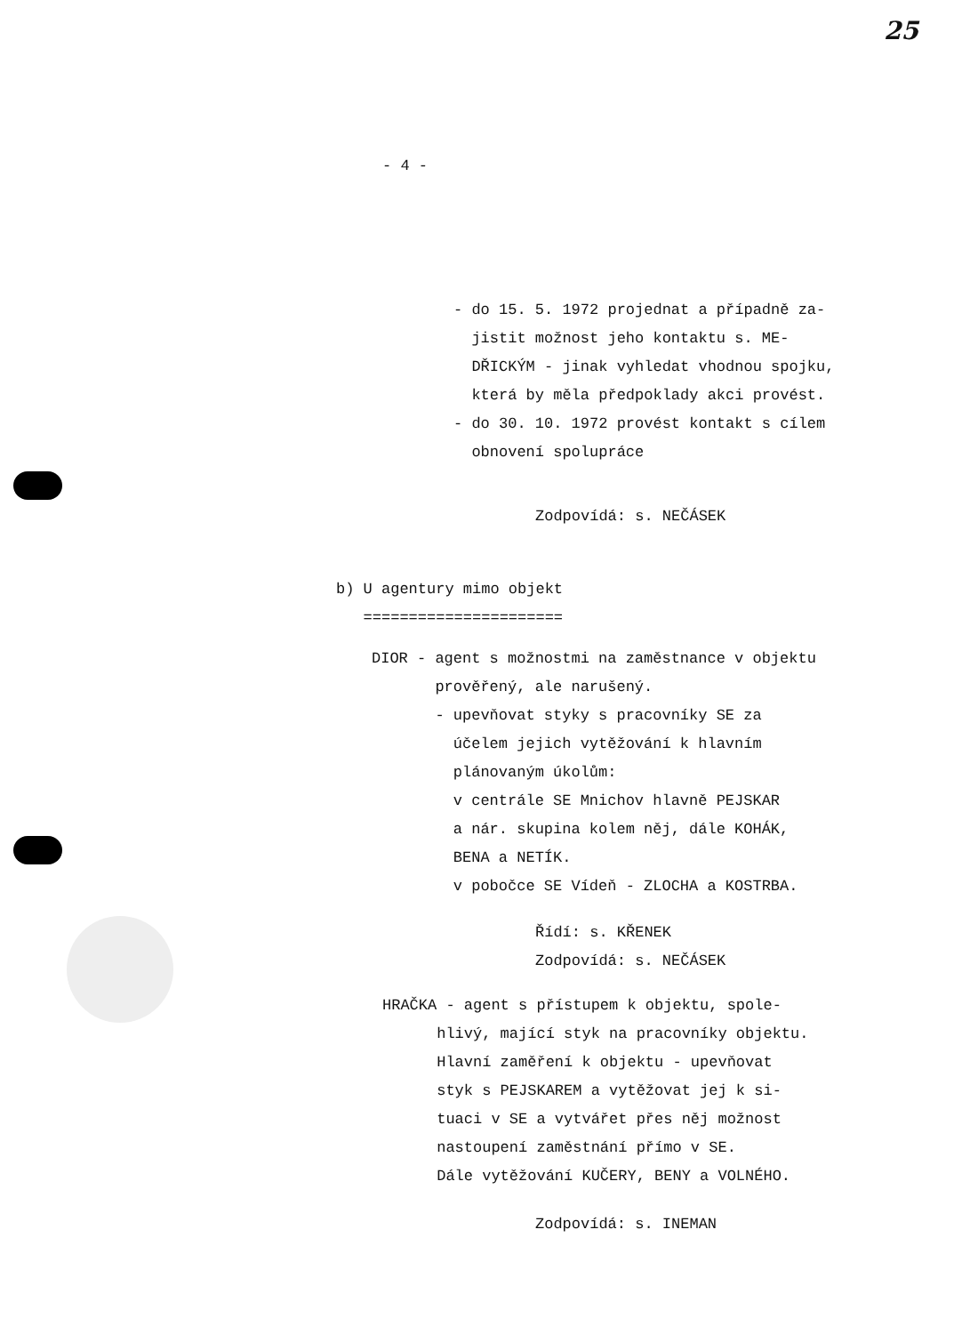25
- 4 -
- do 15. 5. 1972 projednat a případně za- jistit možnost jeho kontaktu s. ME- DŘICKÝM - jinak vyhledat vhodnou spojku, která by měla předpoklady akci provést. - do 30. 10. 1972 provést kontakt s cílem obnovení spolupráce
Zodpovídá: s. NEČÁSEK
b) U agentury mimo objekt ======================
DIOR - agent s možnostmi na zaměstnance v objektu prověřený, ale narušený. - upevňovat styky s pracovníky SE za účelem jejich vytěžování k hlavním plánovaným úkolům: v centrále SE Mnichov hlavně PEJSKAR a nár. skupina kolem něj, dále KOHÁK, BENA a NETÍK. v pobočce SE Vídeň - ZLOCHA a KOSTRBA.
Řídí: s. KŘENEK Zodpovídá: s. NEČÁSEK
HRAČKA - agent s přístupem k objektu, spole- hlivý, mající styk na pracovníky objektu. Hlavní zaměření k objektu - upevňovat styk s PEJSKAREM a vytěžovat jej k si- tuaci v SE a vytvářet přes něj možnost nastoupení zaměstnání přímo v SE. Dále vytěžování KUČERY, BENY a VOLNÉHO.
Zodpovídá: s. INEMAN